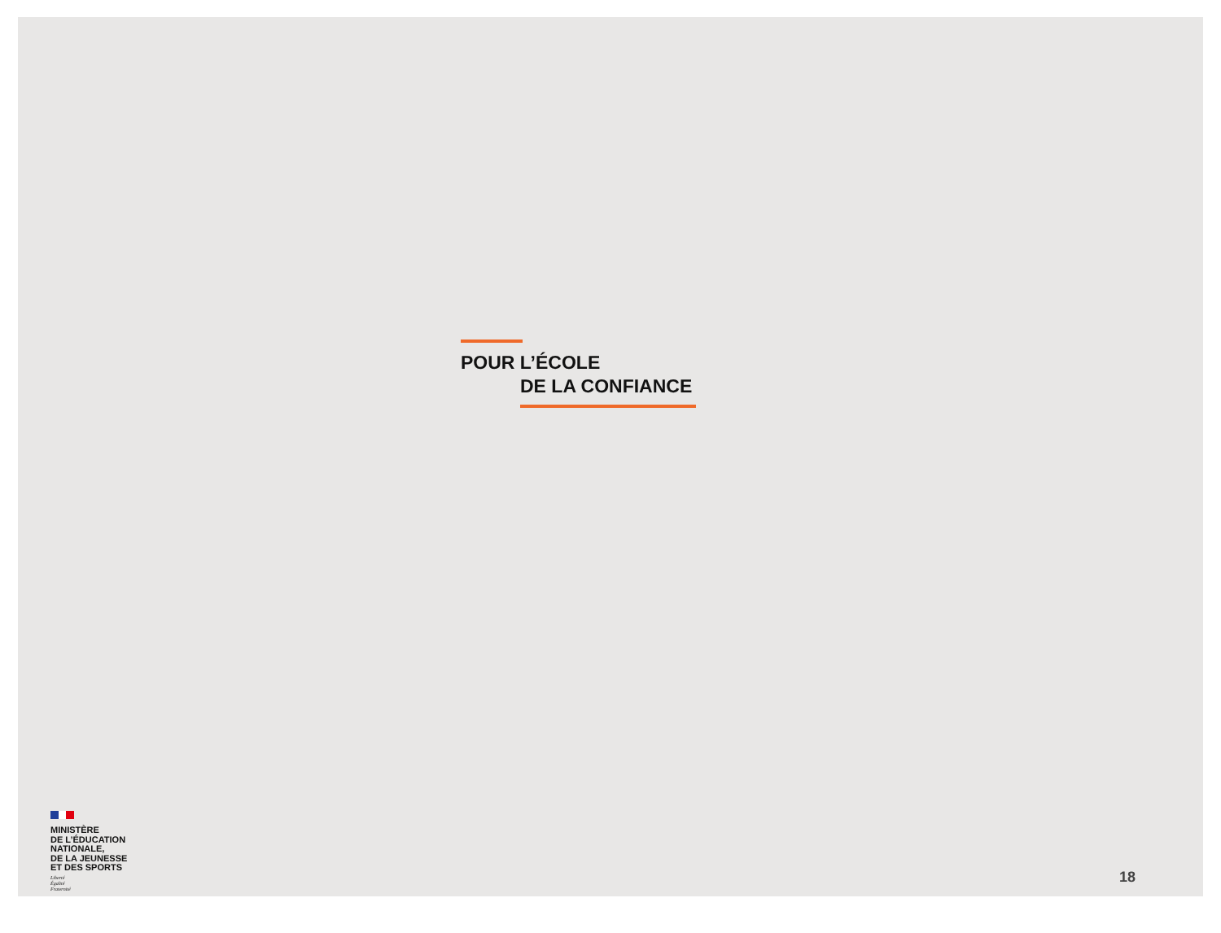POUR L’ÉCOLE
DE LA CONFIANCE
MINISTÈRE
DE L’ÉDUCATION
NATIONALE,
DE LA JEUNESSE
ET DES SPORTS
Liberté
Égalité
Fraternité
18